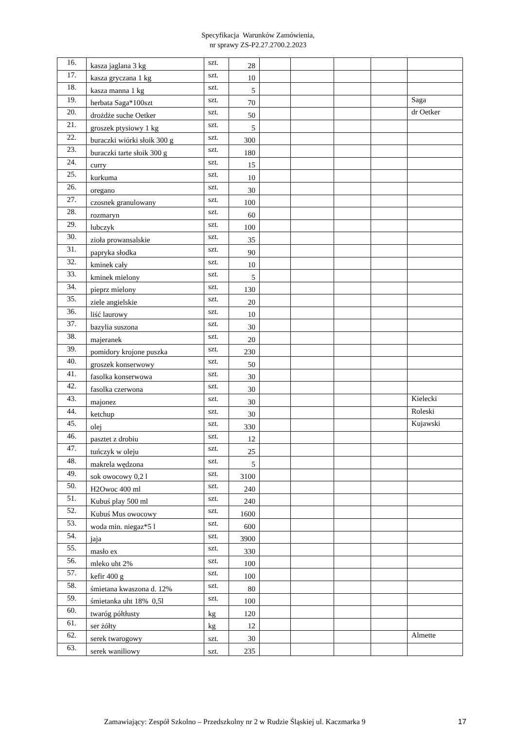Specyfikacja Warunków Zamówienia,
nr sprawy ZS-P2.27.2700.2.2023
| 16. | kasza jaglana 3 kg | szt. | 28 | | | | | |
| 17. | kasza gryczana 1 kg | szt. | 10 | | | | | |
| 18. | kasza manna 1 kg | szt. | 5 | | | | | |
| 19. | herbata Saga*100szt | szt. | 70 | | | | | Saga |
| 20. | drożdże suche Oetker | szt. | 50 | | | | | dr Oetker |
| 21. | groszek ptysiowy 1 kg | szt. | 5 | | | | | |
| 22. | buraczki wiórki słoik 300 g | szt. | 300 | | | | | |
| 23. | buraczki tarte słoik 300 g | szt. | 180 | | | | | |
| 24. | curry | szt. | 15 | | | | | |
| 25. | kurkuma | szt. | 10 | | | | | |
| 26. | oregano | szt. | 30 | | | | | |
| 27. | czosnek granulowany | szt. | 100 | | | | | |
| 28. | rozmaryn | szt. | 60 | | | | | |
| 29. | lubczyk | szt. | 100 | | | | | |
| 30. | zioła prowansalskie | szt. | 35 | | | | | |
| 31. | papryka słodka | szt. | 90 | | | | | |
| 32. | kminek cały | szt. | 10 | | | | | |
| 33. | kminek mielony | szt. | 5 | | | | | |
| 34. | pieprz mielony | szt. | 130 | | | | | |
| 35. | ziele angielskie | szt. | 20 | | | | | |
| 36. | liść laurowy | szt. | 10 | | | | | |
| 37. | bazylia suszona | szt. | 30 | | | | | |
| 38. | majeranek | szt. | 20 | | | | | |
| 39. | pomidory krojone puszka | szt. | 230 | | | | | |
| 40. | groszek konserwowy | szt. | 50 | | | | | |
| 41. | fasolka konserwowa | szt. | 30 | | | | | |
| 42. | fasolka czerwona | szt. | 30 | | | | | |
| 43. | majonez | szt. | 30 | | | | | Kielecki |
| 44. | ketchup | szt. | 30 | | | | | Roleski |
| 45. | olej | szt. | 330 | | | | | Kujawski |
| 46. | pasztet z drobiu | szt. | 12 | | | | | |
| 47. | tuńczyk w oleju | szt. | 25 | | | | | |
| 48. | makrela wędzona | szt. | 5 | | | | | |
| 49. | sok owocowy 0,2 l | szt. | 3100 | | | | | |
| 50. | H2Owoc 400 ml | szt. | 240 | | | | | |
| 51. | Kubuś play 500 ml | szt. | 240 | | | | | |
| 52. | Kubuś Mus owocowy | szt. | 1600 | | | | | |
| 53. | woda min. niegaz*5 l | szt. | 600 | | | | | |
| 54. | jaja | szt. | 3900 | | | | | |
| 55. | masło ex | szt. | 330 | | | | | |
| 56. | mleko uht 2% | szt. | 100 | | | | | |
| 57. | kefir 400 g | szt. | 100 | | | | | |
| 58. | śmietana kwaszona d. 12% | szt. | 80 | | | | | |
| 59. | śmietanka uht 18% 0,5l | szt. | 100 | | | | | |
| 60. | twaróg półtłusty | kg | 120 | | | | | |
| 61. | ser żółty | kg | 12 | | | | | |
| 62. | serek twarogowy | szt. | 30 | | | | | Almette |
| 63. | serek waniliowy | szt. | 235 | | | | | |
Zamawiający: Zespół Szkolno – Przedszkolny nr 2 w Rudzie Śląskiej ul. Kaczmarka 9 17